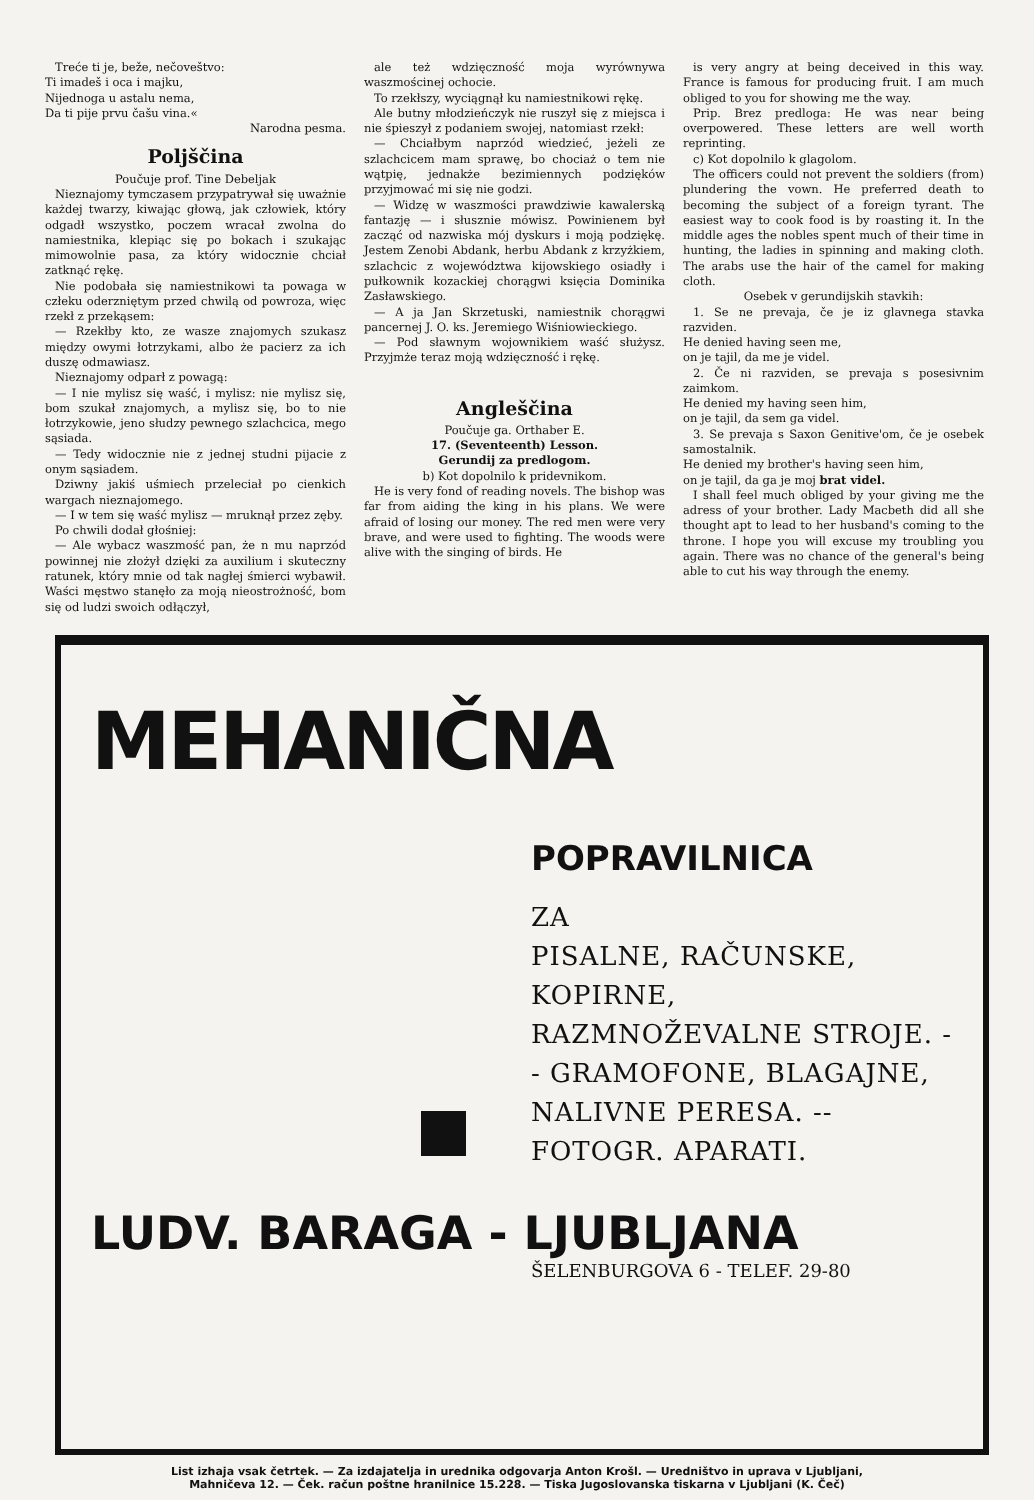Treće ti je, beže, nečoveštvo:
Ti imadeš i oca i majku,
Nijednoga u astalu nema,
Da ti pije prvu čašu vina.«
Narodna pesma.
Poljščina
Poučuje prof. Tine Debeljak
Nieznajomy tymczasem przypatrywał się uważnie każdej twarzy, kiwając głową, jak człowiek, który odgadł wszystko, poczem wracał zwolna do namiestnika, klepiąc się po bokach i szukając mimowolnie pasa, za który widocznie chciał zatknąć rękę.
Nie podobała się namiestnikowi ta powaga w człeku oderzniętym przed chwilą od powroza, więc rzekł z przekąsem:
— Rzekłby kto, ze wasze znajomych szukasz między owymi łotrzykami, albo że pacierz za ich duszę odmawiasz.
Nieznajomy odparł z powagą:
— I nie mylisz się waść, i mylisz: nie mylisz się, bom szukał znajomych, a mylisz się, bo to nie łotrzykowie, jeno słudzy pewnego szlachcica, mego sąsiada.
— Tedy widocznie nie z jednej studni pijacie z onym sąsiadem.
Dziwny jakiś uśmiech przeleciał po cienkich wargach nieznajomego.
— I w tem się waść mylisz — mruknął przez zęby.
Po chwili dodał głośniej:
— Ale wybacz waszmość pan, że n mu naprzód powinnej nie złożył dzięki za auxilium i skuteczny ratunek, który mnie od tak nagłej śmierci wybawił. Waści męstwo stanęło za moją nieostrożność, bom się od ludzi swoich odłączył,
ale też wdzięczność moja wyrównywa waszmościnej ochocie.
To rzekłszy, wyciągnął ku namiestnikowi rękę.
Ale butny młodzieńczyk nie ruszył się z miejsca i nie śpieszył z podaniem swojej, natomiast rzekł:
— Chciałbym naprzód wiedzieć, jeżeli ze szlachcicem mam sprawę, bo chociaż o tem nie wątpię, jednakże bezimiennych podzięków przyjmować mi się nie godzi.
— Widzę w waszmości prawdziwie kawalerską fantazję — i słusznie mówisz. Powinienem był zacząć od nazwiska mój dyskurs i moją podziękę. Jestem Zenobi Abdank, herbu Abdank z krzyżkiem, szlachcic z województwa kijowskiego osiadły i pułkownik kozackiej chorągwi księcia Dominika Zasławskiego.
— A ja Jan Skrzetuski, namiestnik chorągwi pancernej J. O. ks. Jeremiego Wiśniowieckiego.
— Pod sławnym wojownikiem waść służysz. Przyjmże teraz moją wdzięczność i rękę.
Angleščina
Poučuje ga. Orthaber E.
17. (Seventeenth) Lesson.
Gerundij za predlogom.
b) Kot dopolnilo k pridevnikom.
He is very fond of reading novels. The bishop was far from aiding the king in his plans. We were afraid of losing our money. The red men were very brave, and were used to fighting. The woods were alive with the singing of birds. He
is very angry at being deceived in this way. France is famous for producing fruit. I am much obliged to you for showing me the way.
Prip. Brez predloga: He was near being overpowered. These letters are well worth reprinting.
c) Kot dopolnilo k glagolom.
The officers could not prevent the soldiers (from) plundering the vown. He preferred death to becoming the subject of a foreign tyrant. The easiest way to cook food is by roasting it. In the middle ages the nobles spent much of their time in hunting, the ladies in spinning and making cloth. The arabs use the hair of the camel for making cloth.
Osebek v gerundijskih stavkih:
1. Se ne prevaja, če je iz glavnega stavka razviden.
He denied having seen me,
on je tajil, da me je videl.
2. Če ni razviden, se prevaja s posesivnim zaimkom.
He denied my having seen him,
on je tajil, da sem ga videl.
3. Se prevaja s Saxon Genitive'om, če je osebek samostalnik.
He denied my brother's having seen him,
on je tajil, da ga je moj brat videl.
I shall feel much obliged by your giving me the adress of your brother. Lady Macbeth did all she thought apt to lead to her husband's coming to the throne. I hope you will excuse my troubling you again. There was no chance of the general's being able to cut his way through the enemy.
MEHANIČNA
POPRAVILNICA
ZA
PISALNE, RAČUNSKE, KOPIRNE, RAZMNOŽEVALNE STROJE. -- GRAMOFONE, BLAGAJNE, NALIVNE PERESA. -- FOTOGR. APARATI.
LUDV. BARAGA - LJUBLJANA
ŠELENBURGOVA 6 - TELEF. 29-80
List izhaja vsak četrtek. — Za izdajatelja in urednika odgovarja Anton Krošl. — Uredništvo in uprava v Ljubljani,
Mahničeva 12. — Ček. račun poštne hranilnice 15.228. — Tiska Jugoslovanska tiskarna v Ljubljani (K. Čeč)